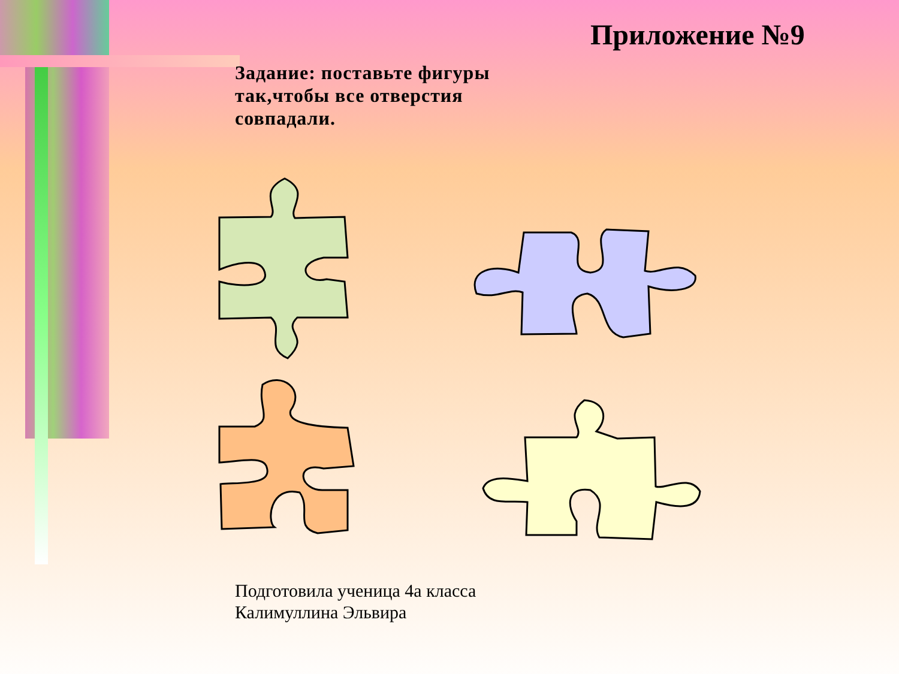Приложение №9
Задание: поставьте фигуры
так,чтобы все отверстия
совпадали.
Подготовила ученица 4а класса
Калимуллина Эльвира